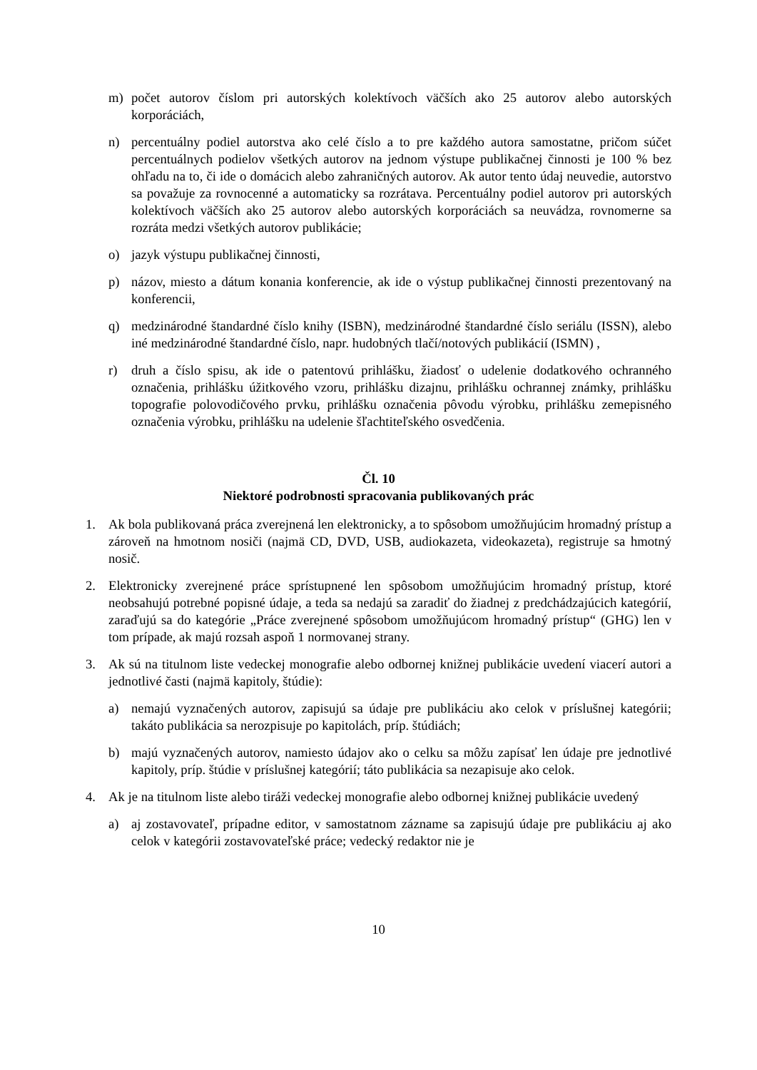m) počet autorov číslom pri autorských kolektívoch väčších ako 25 autorov alebo autorských korporáciách,
n) percentuálny podiel autorstva ako celé číslo a to pre každého autora samostatne, pričom súčet percentuálnych podielov všetkých autorov na jednom výstupe publikačnej činnosti je 100 % bez ohľadu na to, či ide o domácich alebo zahraničných autorov. Ak autor tento údaj neuvedie, autorstvo sa považuje za rovnocenné a automaticky sa rozrátava. Percentuálny podiel autorov pri autorských kolektívoch väčších ako 25 autorov alebo autorských korporáciách sa neuvádza, rovnomerne sa rozráta medzi všetkých autorov publikácie;
o) jazyk výstupu publikačnej činnosti,
p) názov, miesto a dátum konania konferencie, ak ide o výstup publikačnej činnosti prezentovaný na konferencii,
q) medzinárodné štandardné číslo knihy (ISBN), medzinárodné štandardné číslo seriálu (ISSN), alebo iné medzinárodné štandardné číslo, napr. hudobných tlačí/notových publikácií (ISMN) ,
r) druh a číslo spisu, ak ide o patentovú prihlášku, žiadosť o udelenie dodatkového ochranného označenia, prihlášku úžitkového vzoru, prihlášku dizajnu, prihlášku ochrannej známky, prihlášku topografie polovodičového prvku, prihlášku označenia pôvodu výrobku, prihlášku zemepisného označenia výrobku, prihlášku na udelenie šľachtiteľského osvedčenia.
Čl. 10
Niektoré podrobnosti spracovania publikovaných prác
1. Ak bola publikovaná práca zverejnená len elektronicky, a to spôsobom umožňujúcim hromadný prístup a zároveň na hmotnom nosiči (najmä CD, DVD, USB, audiokazeta, videokazeta), registruje sa hmotný nosič.
2. Elektronicky zverejnené práce sprístupnené len spôsobom umožňujúcim hromadný prístup, ktoré neobsahujú potrebné popisné údaje, a teda sa nedajú sa zaradiť do žiadnej z predchádzajúcich kategórií, zaraďujú sa do kategórie „Práce zverejnené spôsobom umožňujúcom hromadný prístup“ (GHG) len v tom prípade, ak majú rozsah aspoň 1 normovanej strany.
3. Ak sú na titulnom liste vedeckej monografie alebo odbornej knižnej publikácie uvedení viacerí autori a jednotlivé časti (najmä kapitoly, štúdie):
a) nemajú vyznačených autorov, zapisujú sa údaje pre publikáciu ako celok v príslušnej kategórii; takáto publikácia sa nerozpisuje po kapitolách, príp. štúdiách;
b) majú vyznačených autorov, namiesto údajov ako o celku sa môžu zapísať len údaje pre jednotlivé kapitoly, príp. štúdie v príslušnej kategórií; táto publikácia sa nezapisuje ako celok.
4. Ak je na titulnom liste alebo tiráži vedeckej monografie alebo odbornej knižnej publikácie uvedený
a) aj zostavovateľ, prípadne editor, v samostatnom zázname sa zapisujú údaje pre publikáciu aj ako celok v kategórii zostavovateľské práce; vedecký redaktor nie je
10